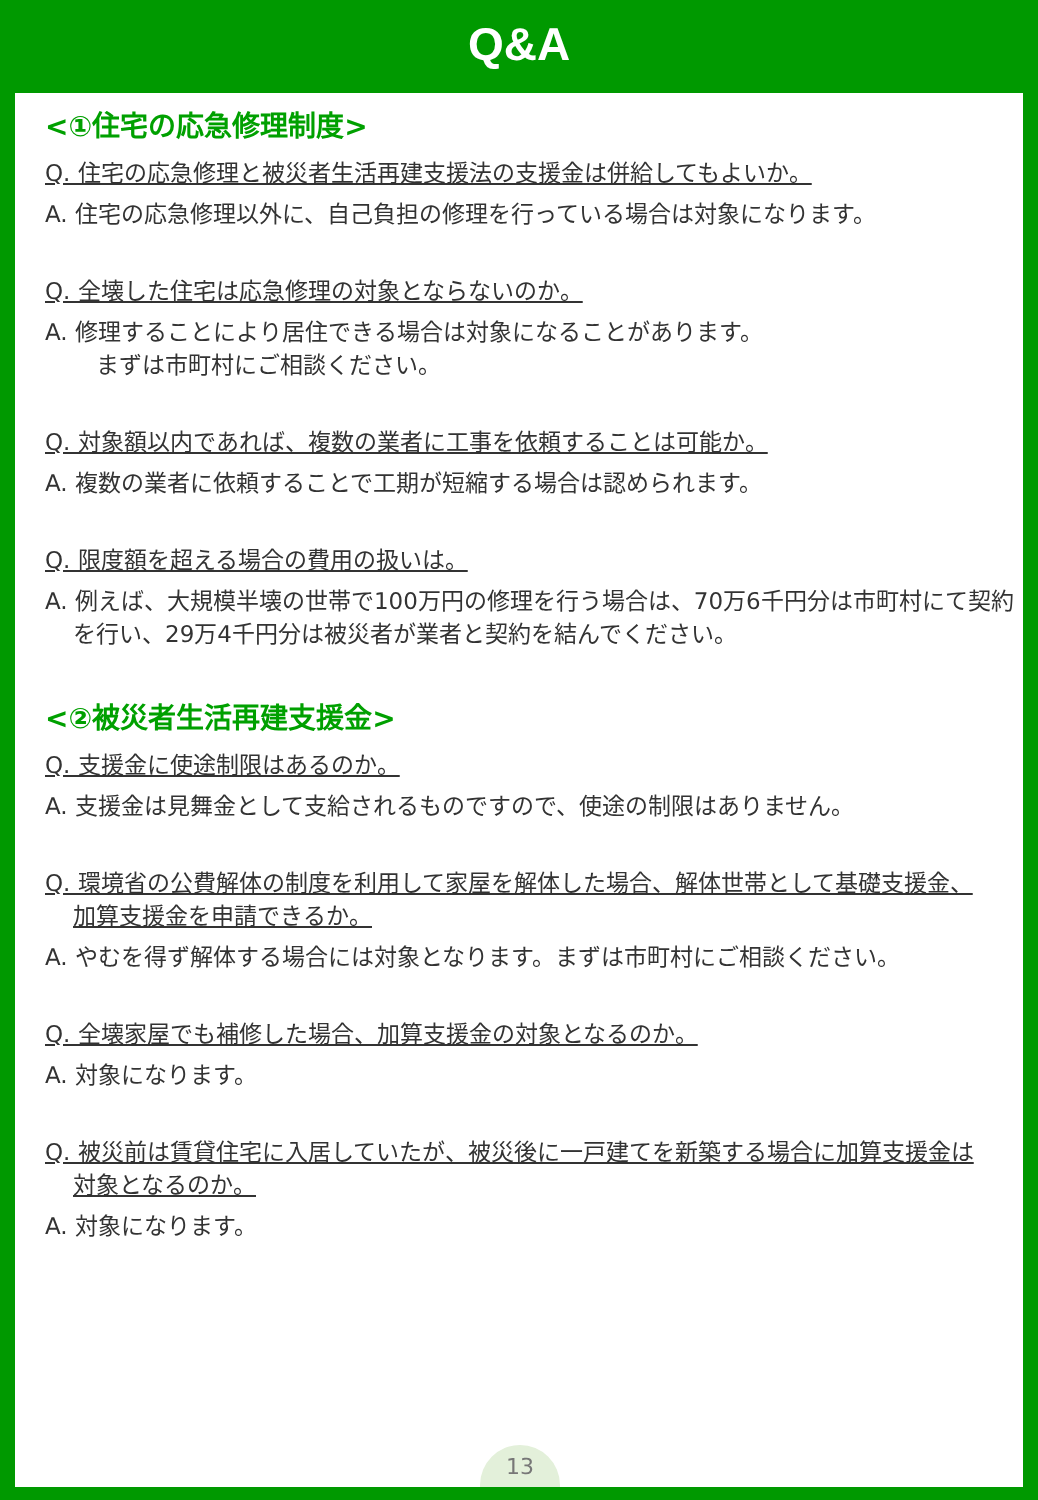Q&A
<①住宅の応急修理制度>
Q. 住宅の応急修理と被災者生活再建支援法の支援金は併給してもよいか。
A. 住宅の応急修理以外に、自己負担の修理を行っている場合は対象になります。
Q. 全壊した住宅は応急修理の対象とならないのか。
A. 修理することにより居住できる場合は対象になることがあります。
　まずは市町村にご相談ください。
Q. 対象額以内であれば、複数の業者に工事を依頼することは可能か。
A. 複数の業者に依頼することで工期が短縮する場合は認められます。
Q. 限度額を超える場合の費用の扱いは。
A. 例えば、大規模半壊の世帯で100万円の修理を行う場合は、70万6千円分は市町村にて契約を行い、29万4千円分は被災者が業者と契約を結んでください。
<②被災者生活再建支援金>
Q. 支援金に使途制限はあるのか。
A. 支援金は見舞金として支給されるものですので、使途の制限はありません。
Q. 環境省の公費解体の制度を利用して家屋を解体した場合、解体世帯として基礎支援金、加算支援金を申請できるか。
A. やむを得ず解体する場合には対象となります。まずは市町村にご相談ください。
Q. 全壊家屋でも補修した場合、加算支援金の対象となるのか。
A. 対象になります。
Q. 被災前は賃貸住宅に入居していたが、被災後に一戸建てを新築する場合に加算支援金は対象となるのか。
A. 対象になります。
13